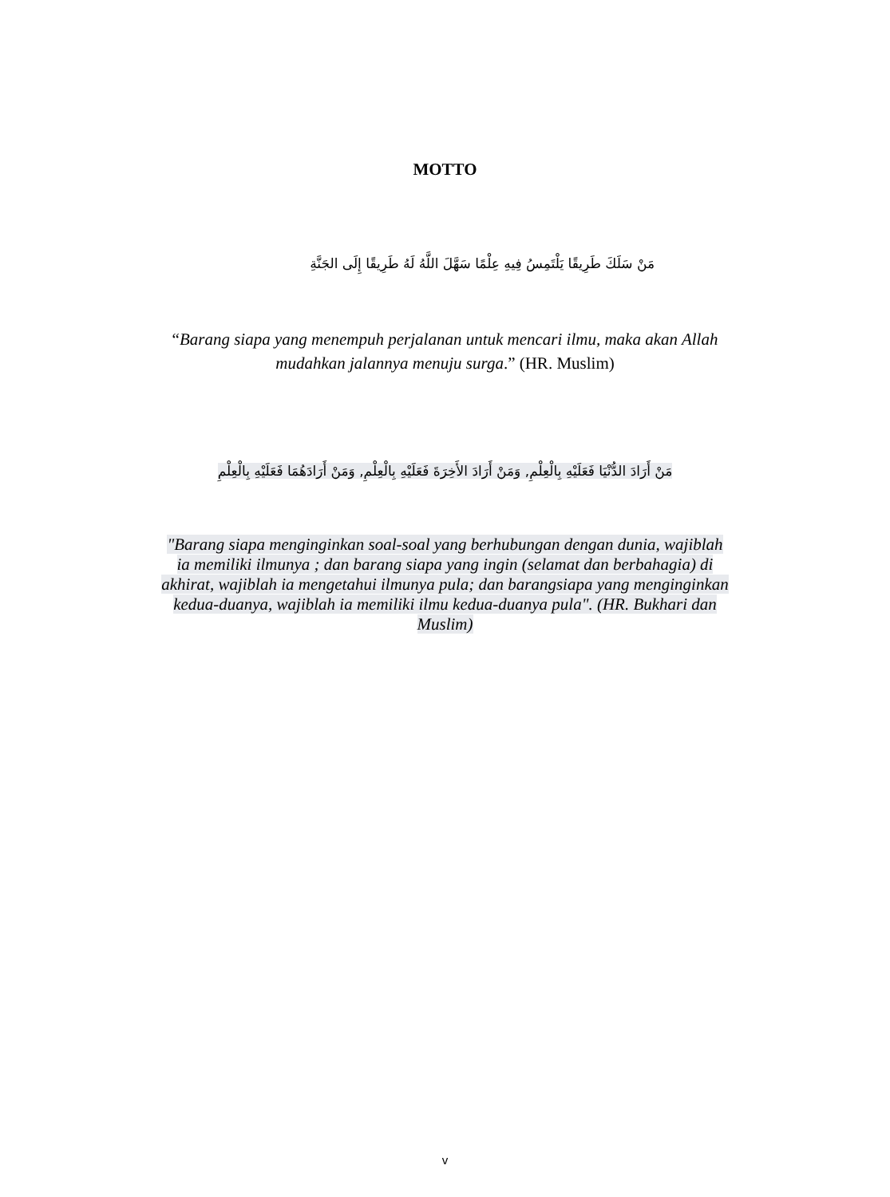MOTTO
مَنْ سَلَكَ طَرِيقًا يَلْتَمِسُ فِيهِ عِلْمًا سَهَّلَ اللَّهُ لَهُ طَرِيقًا إِلَى الجَنَّةِ
“Barang siapa yang menempuh perjalanan untuk mencari ilmu, maka akan Allah mudahkan jalannya menuju surga.” (HR. Muslim)
مَنْ أَرَادَ الدُّنْيَا فَعَلَيْهِ بِالْعِلْمِ, وَمَنْ أَرَادَ الأَخِرَةَ فَعَلَيْهِ بِالْعِلْمِ, وَمَنْ أَرَادَهُمَا فَعَلَيْهِ بِالْعِلْمِ
"Barang siapa menginginkan soal-soal yang berhubungan dengan dunia, wajiblah ia memiliki ilmunya ; dan barang siapa yang ingin (selamat dan berbahagia) di akhirat, wajiblah ia mengetahui ilmunya pula; dan barangsiapa yang menginginkan kedua-duanya, wajiblah ia memiliki ilmu kedua-duanya pula". (HR. Bukhari dan Muslim)
v